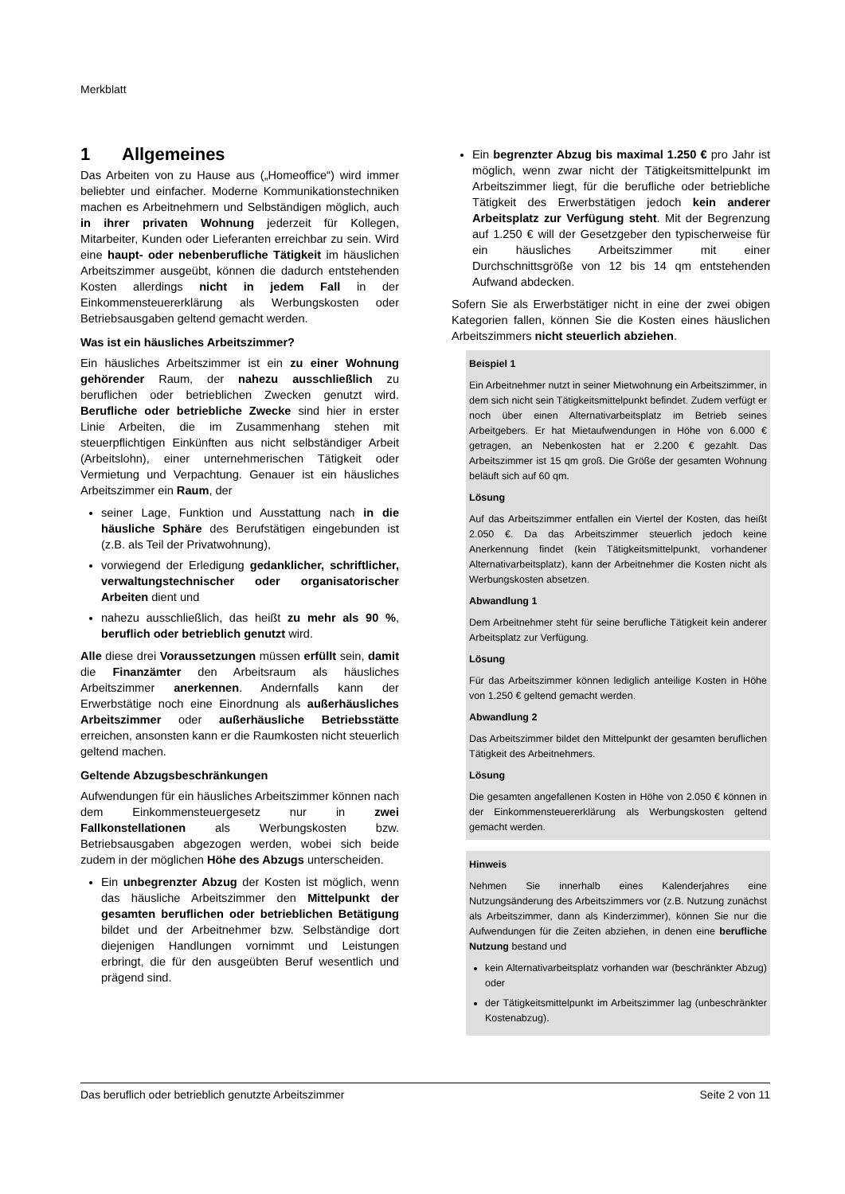Merkblatt
1 Allgemeines
Das Arbeiten von zu Hause aus („Homeoffice“) wird immer beliebter und einfacher. Moderne Kommunikationstechniken machen es Arbeitnehmern und Selbständigen möglich, auch in ihrer privaten Wohnung jederzeit für Kollegen, Mitarbeiter, Kunden oder Lieferanten erreichbar zu sein. Wird eine haupt- oder nebenberufliche Tätigkeit im häuslichen Arbeitszimmer ausgeübt, können die dadurch entstehenden Kosten allerdings nicht in jedem Fall in der Einkommensteuererklärung als Werbungskosten oder Betriebsausgaben geltend gemacht werden.
Was ist ein häusliches Arbeitszimmer?
Ein häusliches Arbeitszimmer ist ein zu einer Wohnung gehörender Raum, der nahezu ausschließlich zu beruflichen oder betrieblichen Zwecken genutzt wird. Berufliche oder betriebliche Zwecke sind hier in erster Linie Arbeiten, die im Zusammenhang stehen mit steuerpflichtigen Einkünften aus nicht selbständiger Arbeit (Arbeitslohn), einer unternehmerischen Tätigkeit oder Vermietung und Verpachtung. Genauer ist ein häusliches Arbeitszimmer ein Raum, der
seiner Lage, Funktion und Ausstattung nach in die häusliche Sphäre des Berufstätigen eingebunden ist (z.B. als Teil der Privatwohnung),
vorwiegend der Erledigung gedanklicher, schriftlicher, verwaltungstechnischer oder organisatorischer Arbeiten dient und
nahezu ausschließlich, das heißt zu mehr als 90 %, beruflich oder betrieblich genutzt wird.
Alle diese drei Voraussetzungen müssen erfüllt sein, damit die Finanzämter den Arbeitsraum als häusliches Arbeitszimmer anerkennen. Andernfalls kann der Erwerbstätige noch eine Einordnung als außerhäusliches Arbeitszimmer oder außerhäusliche Betriebsstätte erreichen, ansonsten kann er die Raumkosten nicht steuerlich geltend machen.
Geltende Abzugsbeschränkungen
Aufwendungen für ein häusliches Arbeitszimmer können nach dem Einkommensteuergesetz nur in zwei Fallkonstellationen als Werbungskosten bzw. Betriebsausgaben abgezogen werden, wobei sich beide zudem in der möglichen Höhe des Abzugs unterscheiden.
Ein unbegrenzter Abzug der Kosten ist möglich, wenn das häusliche Arbeitszimmer den Mittelpunkt der gesamten beruflichen oder betrieblichen Betätigung bildet und der Arbeitnehmer bzw. Selbständige dort diejenigen Handlungen vornimmt und Leistungen erbringt, die für den ausgeübten Beruf wesentlich und prägend sind.
Ein begrenzter Abzug bis maximal 1.250 € pro Jahr ist möglich, wenn zwar nicht der Tätigkeitsmittelpunkt im Arbeitszimmer liegt, für die berufliche oder betriebliche Tätigkeit des Erwerbstätigen jedoch kein anderer Arbeitsplatz zur Verfügung steht. Mit der Begrenzung auf 1.250 € will der Gesetzgeber den typischerweise für ein häusliches Arbeitszimmer mit einer Durchschnittsgröße von 12 bis 14 qm entstehenden Aufwand abdecken.
Sofern Sie als Erwerbstätiger nicht in eine der zwei obigen Kategorien fallen, können Sie die Kosten eines häuslichen Arbeitszimmers nicht steuerlich abziehen.
Beispiel 1
Ein Arbeitnehmer nutzt in seiner Mietwohnung ein Arbeitszimmer, in dem sich nicht sein Tätigkeitsmittelpunkt befindet. Zudem verfügt er noch über einen Alternativarbeitsplatz im Betrieb seines Arbeitgebers. Er hat Mietaufwendungen in Höhe von 6.000 € getragen, an Nebenkosten hat er 2.200 € gezahlt. Das Arbeitszimmer ist 15 qm groß. Die Größe der gesamten Wohnung beläuft sich auf 60 qm.
Lösung
Auf das Arbeitszimmer entfallen ein Viertel der Kosten, das heißt 2.050 €. Da das Arbeitszimmer steuerlich jedoch keine Anerkennung findet (kein Tätigkeitsmittelpunkt, vorhandener Alternativarbeitsplatz), kann der Arbeitnehmer die Kosten nicht als Werbungskosten absetzen.
Abwandlung 1
Dem Arbeitnehmer steht für seine berufliche Tätigkeit kein anderer Arbeitsplatz zur Verfügung.
Lösung
Für das Arbeitszimmer können lediglich anteilige Kosten in Höhe von 1.250 € geltend gemacht werden.
Abwandlung 2
Das Arbeitszimmer bildet den Mittelpunkt der gesamten beruflichen Tätigkeit des Arbeitnehmers.
Lösung
Die gesamten angefallenen Kosten in Höhe von 2.050 € können in der Einkommensteuererklärung als Werbungskosten geltend gemacht werden.
Hinweis
Nehmen Sie innerhalb eines Kalenderjahres eine Nutzungsänderung des Arbeitszimmers vor (z.B. Nutzung zunächst als Arbeitszimmer, dann als Kinderzimmer), können Sie nur die Aufwendungen für die Zeiten abziehen, in denen eine berufliche Nutzung bestand und
kein Alternativarbeitsplatz vorhanden war (beschränkter Abzug) oder
der Tätigkeitsmittelpunkt im Arbeitszimmer lag (unbeschränkter Kostenabzug).
Das beruflich oder betrieblich genutzte Arbeitszimmer Seite 2 von 11